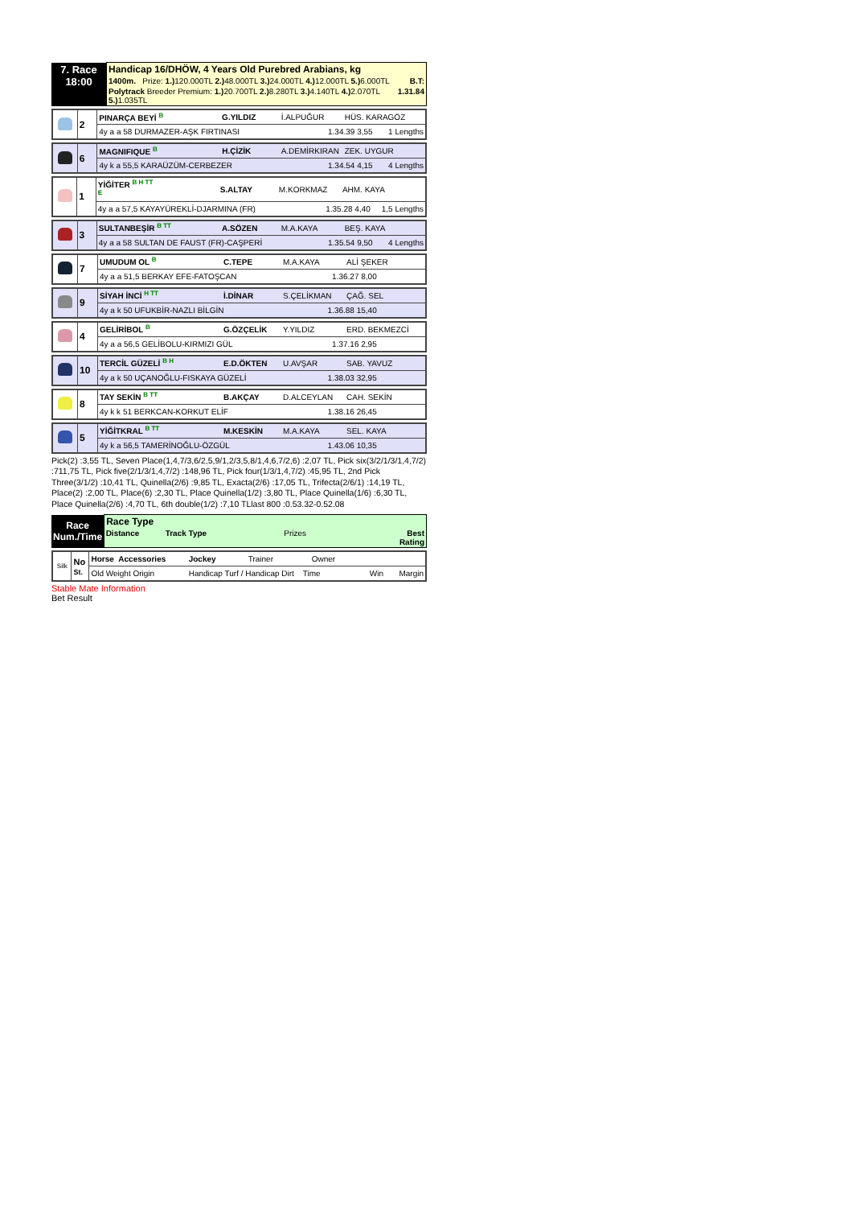| 7. Race 18:00 | Handicap 16/DHÖW, 4 Years Old Purebred Arabians, kg | |
| | 1400m. Prize: 1.) 120.000TL 2.) 48.000TL 3.) 24.000TL 4.) 12.000TL 5.) 6.000TL | B.T: |
| | Polytrack Breeder Premium: 1.) 20.700TL 2.) 8.280TL 3.) 4.140TL 4.) 2.070TL 5.) 1.035TL | 1.31.84 |
| | 2 | PINARÇA BEYİ <sup>B</sup> | G.YILDIZ | İ.ALPUĞUR | HÜS. KARAGÖZ |
| | | 4y a a 58 DURMAZER-AŞK FIRTINASI | | 1.34.39 3,55 1 Lengths | |
| | 6 | MAGNIFIQUE <sup>B</sup> | H.ÇİZİK | A.DEMİRKIRAN | ZEK. UYGUR |
| | | 4y k a 55,5 KARAÜZÜM-CERBEZER | | 1.34.54 4,15 4 Lengths | |
| | 1 | YİĞİTER <sup>B H TT</sup> <sup>E</sup> | S.ALTAY | M.KORKMAZ | AHM. KAYA |
| | | 4y a a 57,5 KAYAYÜREKLİ-DJARMINA (FR) | | 1.35.28 4,40 1,5 Lengths | |
| | 3 | SULTANBEŞİR <sup>B TT</sup> | A.SÖZEN | M.A.KAYA | BEŞ. KAYA |
| | | 4y a a 58 SULTAN DE FAUST (FR)-CAŞPERİ | | 1.35.54 9,50 4 Lengths | |
| | 7 | UMUDUM OL <sup>B</sup> | C.TEPE | M.A.KAYA | ALİ ŞEKER |
| | | 4y a a 51,5 BERKAY EFE-FATOŞCAN | | 1.36.27 8,00 | |
| | 9 | SİYAH İNCİ <sup>H TT</sup> | İ.DİNAR | S.ÇELİKMAN | ÇAĞ. SEL |
| | | 4y a k 50 UFUKBİR-NAZLI BİLGİN | | 1.36.88 15,40 | |
| | 4 | GELİRİBOL <sup>B</sup> | G.ÖZÇELİK | Y.YILDIZ | ERD. BEKMEZCİ |
| | | 4y a a 56,5 GELİBOLU-KIRMIZI GÜL | | 1.37.16 2,95 | |
| | 10 | TERCİL GÜZELİ <sup>B H</sup> | E.D.ÖKTEN | U.AVŞAR | SAB. YAVUZ |
| | | 4y a k 50 UÇANOĞLU-FISKAYA GÜZELİ | | 1.38.03 32,95 | |
| | 8 | TAY SEKİN <sup>B TT</sup> | B.AKÇAY | D.ALCEYLAN | CAH. SEKİN |
| | | 4y k k 51 BERKCAN-KORKUT ELİF | | 1.38.16 26,45 | |
| | 5 | YİĞİTKRAL <sup>B TT</sup> | M.KESKİN | M.A.KAYA | SEL. KAYA |
| | | 4y k a 56,5 TAMERİNOĞLU-ÖZGÜL | | 1.43.06 10,35 | |
Pick(2) :3,55 TL, Seven Place(1,4,7/3,6/2,5,9/1,2/3,5,8/1,4,6,7/2,6) :2,07 TL, Pick six(3/2/1/3/1,4,7/2) :711,75 TL, Pick five(2/1/3/1,4,7/2) :148,96 TL, Pick four(1/3/1,4,7/2) :45,95 TL, 2nd Pick Three(3/1/2) :10,41 TL, Quinella(2/6) :9,85 TL, Exacta(2/6) :17,05 TL, Trifecta(2/6/1) :14,19 TL, Place(2) :2,00 TL, Place(6) :2,30 TL, Place Quinella(1/2) :3,80 TL, Place Quinella(1/6) :6,30 TL, Place Quinella(2/6) :4,70 TL, 6th double(1/2) :7,10 TLlast 800 :0.53.32-0.52.08
| Race Num./Time | Race Type | | | |
| | Distance | Track Type | Prizes | Best Rating |
| Silk | No St. | Horse Accessories | Jockey | Trainer | Owner |
| | | Old Weight Origin | Handicap Turf / Handicap Dirt Time Win Margin | | |
Stable Mate Information
Bet Result